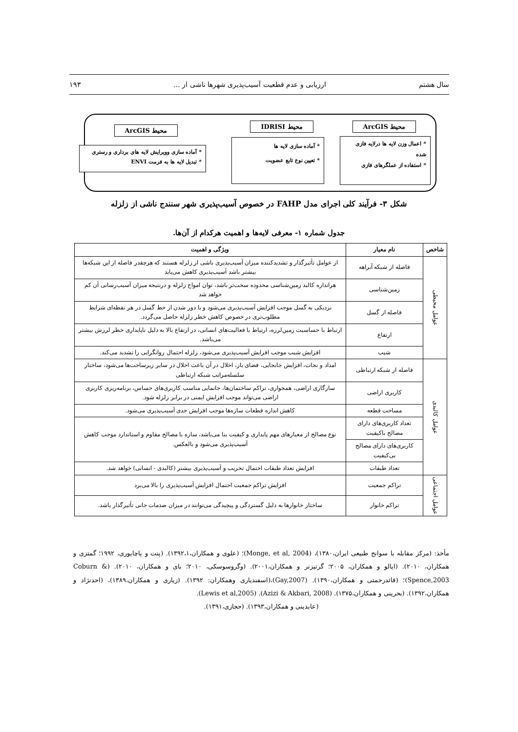سال هشتم ارزیابی و عدم قطعیت آسیب‌پذیری شهرها ناشی از ... ۱۹۳
محیط ArcGIS محیط IDRISI
محیط ArcGIS
* اعمال وزن لایه ها درلایه فازی شده
* استفاده از عملگرهای فازی
* آماده سازی لایه ها
* تعیین نوع تابع عضویت
* آماده سازی وویرایش لایه های برداری و رستری
* تبدیل لایه ها به فرمت ENVI
شکل ۳- فرآیند کلی اجرای مدل FAHP در خصوص آسیب‌پذیری شهر سنندج ناشی از زلزله
جدول شماره ۱- معرفی لایه‌ها و اهمیت هرکدام از آن‌ها.
| شاخص | نام معیار | ویژگی و اهمیت |
| --- | --- | --- |
| عوامل محیطی | فاصله از شبکه آبراهه | از عوامل تأثیرگذار و تشدیدکننده میزان آسیب‌پذیری ناشی از زلزله هستند که هرچقدر فاصله از این شبکه‌ها بیشتر باشد آسیب‌پذیری کاهش می‌یابد |
| | زمین‌شناسی | هراندازه کالبد زمین‌شناسی محدوده سخت‌تر باشد، توان امواج زلزله و درنتیجه میزان آسیب‌رسانی آن کم خواهد شد |
| | فاصله از گسل | نزدیکی به گسل موجب افزایش آسیب‌پذیری می‌شود و با دور شدن از خط گسل در هر نقطه‌ای شرایط مطلوب‌تری در خصوص کاهش خطر زلزله حاصل می‌گردد. |
| | ارتفاع | ارتباط با حساسیت زمین‌لرزه، ارتباط با فعالیت‌های انسانی، در ارتفاع بالا به دلیل ناپایداری خطر لرزش بیشتر می‌باشد. |
| | شیب | افزایش شیب موجب افزایش آسیب‌پذیری می‌شود، زلزله احتمال روانگرایی را تشدید می‌کند. |
| عوامل کالبدی | فاصله از شبکه ارتباطی | امداد و نجات، افزایش جابجایی، فضای باز، اخلال در آن باعث اخلال در سایر زیرساخت‌ها می‌شود، ساختار سلسله‌مراتب شبکه ارتباطی |
| | کاربری اراضی | سازگاری اراضی، همجواری، تراکم ساختمان‌ها، جانمایی مناسب کاربری‌های حساس، برنامه‌ریزی کاربری اراضی می‌تواند موجب افزایش ایمنی در برابر زلزله شود. |
| | مساحت قطعه | کاهش اندازه قطعات سازه‌ها موجب افزایش جدی آسیب‌پذیری می‌شود. |
| | تعداد کاربری‌های دارای مصالح باکیفیت | نوع مصالح از معیارهای مهم پایداری و کیفیت بنا می‌باشد، سازه با مصالح مقاوم و استاندارد موجب کاهش آسیب‌پذیری می‌شود و بالعکس. |
| | کاربری‌های دارای مصالح بی‌کیفیت | |
| | تعداد طبقات | افزایش تعداد طبقات احتمال تخریب و آسیب‌پذیری بیشتر (کالبدی - انسانی) خواهد شد. |
| عوامل اجتماعی | تراکم جمعیت | افزایش تراکم جمعیت احتمال افزایش آسیب‌پذیری را بالا می‌برد |
| | تراکم خانوار | ساختار خانوارها به دلیل گستردگی و پیچیدگی می‌توانند در میزان صدمات جانی تأثیرگذار باشد. |
مأخذ: (مرکز مقابله با سوانح طبیعی ایران،۱۳۸۰)، (Monge, et al, 2004)؛ (علوی و همکاران،۱۳۹۲،۱). (پنت و پاچایوری، ۱۹۹۲؛ گمتزی و همکاران، ۲۰۱۰). (ایالو و همکاران، ۲۰۰۵؛ گرتیزنر و همکاران،۲۰۰۱). (وگروسوسکی، ۲۰۱۰؛ بای و همکاران، ۲۰۱۰). (Coburn & Spence,2003)؛ (قائدرحمتی و همکاران،۱۳۹۰). (Gay,2007)،(اسفندیاری وهمکاران: ۱۳۹۲). (زیاری و همکاران،۱۳۸۹)، (احدنژاد و همکاران،۱۳۹۲). (بحرینی و همکاران،۱۳۷۵). (Azizi & Akbari, 2008). (Lewis et al,2005).
(عابدینی و همکاران،۱۳۹۳). (حجازی،۱۳۹۱).